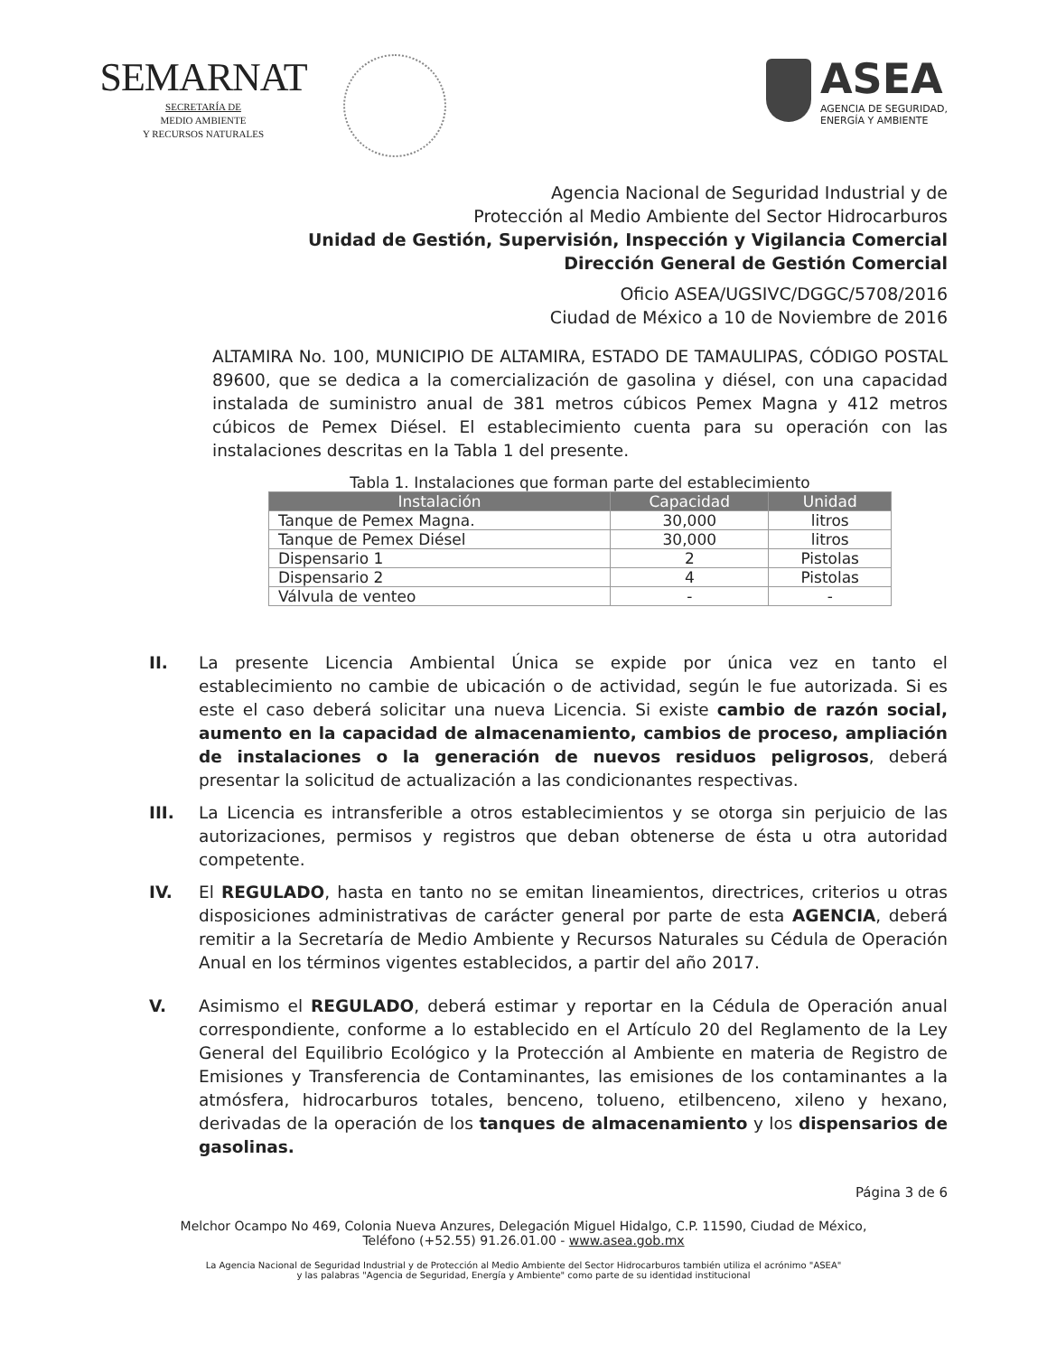SEMARNAT
SECRETARÍA DE
MEDIO AMBIENTE
Y RECURSOS NATURALES
ASEA
AGENCIA DE SEGURIDAD,
ENERGÍA Y AMBIENTE
Agencia Nacional de Seguridad Industrial y de
Protección al Medio Ambiente del Sector Hidrocarburos
Unidad de Gestión, Supervisión, Inspección y Vigilancia Comercial
Dirección General de Gestión Comercial
Oficio ASEA/UGSIVC/DGGC/5708/2016
Ciudad de México a 10 de Noviembre de 2016
ALTAMIRA No. 100, MUNICIPIO DE ALTAMIRA, ESTADO DE TAMAULIPAS, CÓDIGO POSTAL 89600, que se dedica a la comercialización de gasolina y diésel, con una capacidad instalada de suministro anual de 381 metros cúbicos Pemex Magna y 412 metros cúbicos de Pemex Diésel. El establecimiento cuenta para su operación con las instalaciones descritas en la Tabla 1 del presente.
Tabla 1. Instalaciones que forman parte del establecimiento
| Instalación | Capacidad | Unidad |
| --- | --- | --- |
| Tanque de Pemex Magna. | 30,000 | litros |
| Tanque de Pemex Diésel | 30,000 | litros |
| Dispensario 1 | 2 | Pistolas |
| Dispensario 2 | 4 | Pistolas |
| Válvula de venteo | - | - |
II. La presente Licencia Ambiental Única se expide por única vez en tanto el establecimiento no cambie de ubicación o de actividad, según le fue autorizada. Si es este el caso deberá solicitar una nueva Licencia. Si existe cambio de razón social, aumento en la capacidad de almacenamiento, cambios de proceso, ampliación de instalaciones o la generación de nuevos residuos peligrosos, deberá presentar la solicitud de actualización a las condicionantes respectivas.
III. La Licencia es intransferible a otros establecimientos y se otorga sin perjuicio de las autorizaciones, permisos y registros que deban obtenerse de ésta u otra autoridad competente.
IV. El REGULADO, hasta en tanto no se emitan lineamientos, directrices, criterios u otras disposiciones administrativas de carácter general por parte de esta AGENCIA, deberá remitir a la Secretaría de Medio Ambiente y Recursos Naturales su Cédula de Operación Anual en los términos vigentes establecidos, a partir del año 2017.
V. Asimismo el REGULADO, deberá estimar y reportar en la Cédula de Operación anual correspondiente, conforme a lo establecido en el Artículo 20 del Reglamento de la Ley General del Equilibrio Ecológico y la Protección al Ambiente en materia de Registro de Emisiones y Transferencia de Contaminantes, las emisiones de los contaminantes a la atmósfera, hidrocarburos totales, benceno, tolueno, etilbenceno, xileno y hexano, derivadas de la operación de los tanques de almacenamiento y los dispensarios de gasolinas.
Página 3 de 6
Melchor Ocampo No 469, Colonia Nueva Anzures, Delegación Miguel Hidalgo, C.P. 11590, Ciudad de México,
Teléfono (+52.55) 91.26.01.00 - www.asea.gob.mx
La Agencia Nacional de Seguridad Industrial y de Protección al Medio Ambiente del Sector Hidrocarburos también utiliza el acrónimo "ASEA"
y las palabras "Agencia de Seguridad, Energía y Ambiente" como parte de su identidad institucional